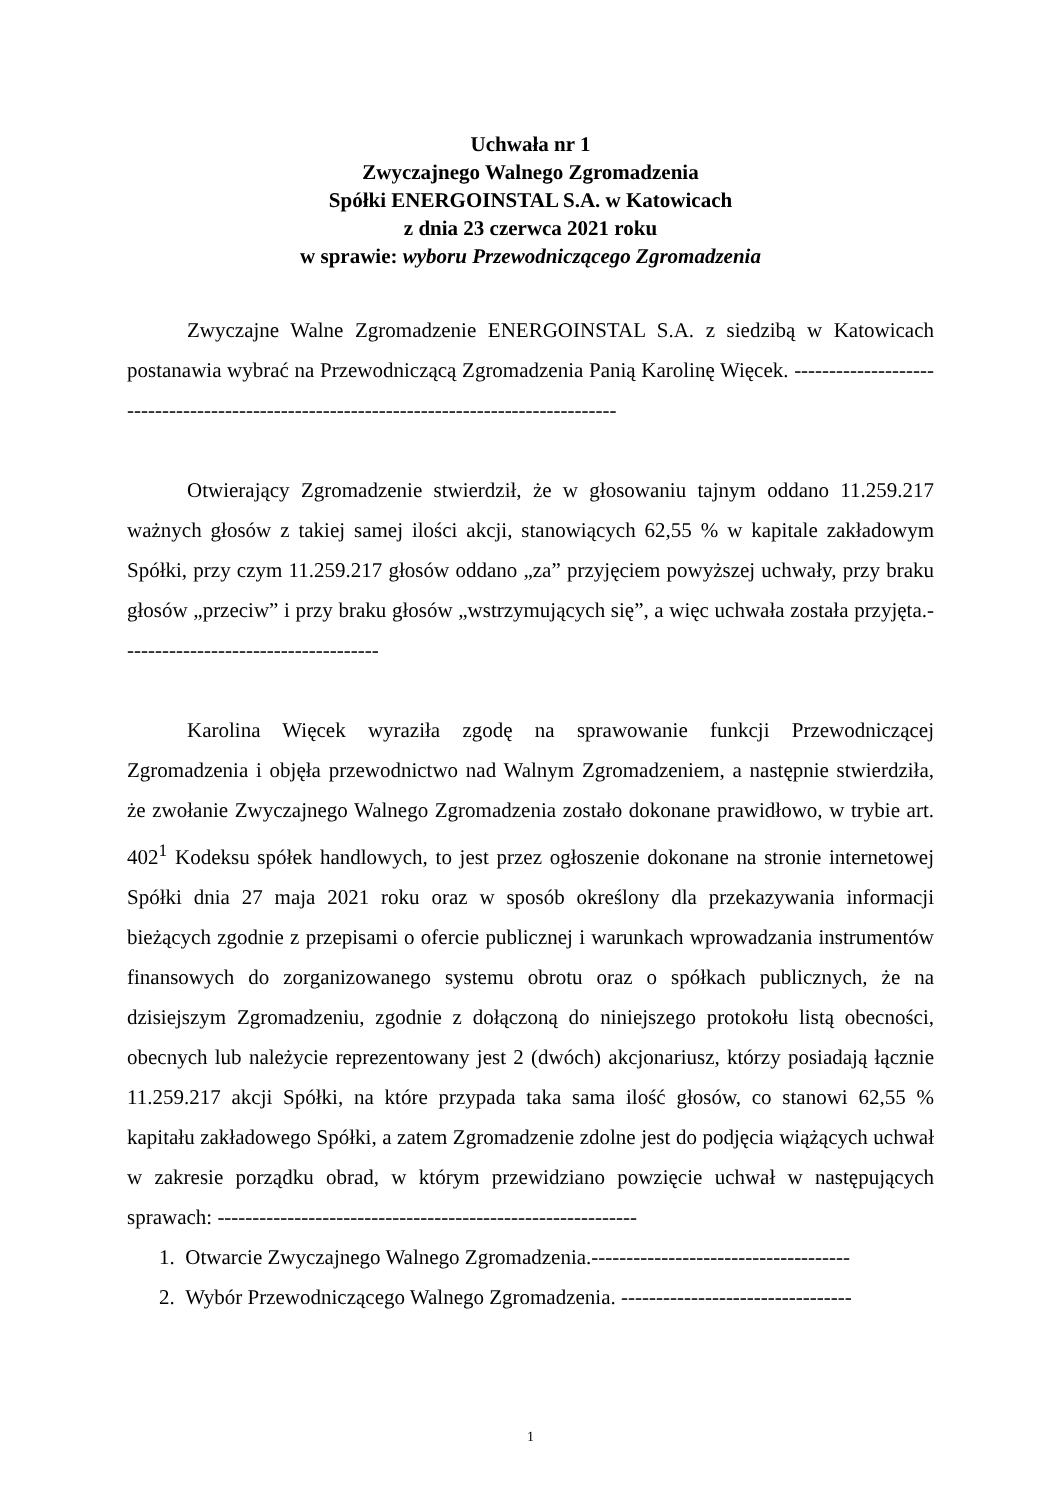Uchwała nr 1
Zwyczajnego Walnego Zgromadzenia
Spółki ENERGOINSTAL S.A. w Katowicach
z dnia 23 czerwca 2021 roku
w sprawie: wyboru Przewodniczącego Zgromadzenia
Zwyczajne Walne Zgromadzenie ENERGOINSTAL S.A. z siedzibą w Katowicach postanawia wybrać na Przewodniczącą Zgromadzenia Panią Karolinę Więcek. ------------------------------------------------------------------------------------------
Otwierający Zgromadzenie stwierdził, że w głosowaniu tajnym oddano 11.259.217 ważnych głosów z takiej samej ilości akcji, stanowiących 62,55 % w kapitale zakładowym Spółki, przy czym 11.259.217 głosów oddano „za” przyjęciem powyższej uchwały, przy braku głosów „przeciw” i przy braku głosów „wstrzymujących się”, a więc uchwała została przyjęta.-------------------------------------
Karolina Więcek wyraziła zgodę na sprawowanie funkcji Przewodniczącej Zgromadzenia i objęła przewodnictwo nad Walnym Zgromadzeniem, a następnie stwierdziła, że zwołanie Zwyczajnego Walnego Zgromadzenia zostało dokonane prawidłowo, w trybie art. 402<sup>1</sup> Kodeksu spółek handlowych, to jest przez ogłoszenie dokonane na stronie internetowej Spółki dnia 27 maja 2021 roku oraz w sposób określony dla przekazywania informacji bieżących zgodnie z przepisami o ofercie publicznej i warunkach wprowadzania instrumentów finansowych do zorganizowanego systemu obrotu oraz o spółkach publicznych, że na dzisiejszym Zgromadzeniu, zgodnie z dołączoną do niniejszego protokołu listą obecności, obecnych lub należycie reprezentowany jest 2 (dwóch) akcjonariusz, którzy posiadają łącznie 11.259.217 akcji Spółki, na które przypada taka sama ilość głosów, co stanowi 62,55 % kapitału zakładowego Spółki, a zatem Zgromadzenie zdolne jest do podjęcia wiążących uchwał w zakresie porządku obrad, w którym przewidziano powzięcie uchwał w następujących sprawach: ------------------------------------------------------------
1. Otwarcie Zwyczajnego Walnego Zgromadzenia.-------------------------------------
2. Wybór Przewodniczącego Walnego Zgromadzenia. ---------------------------------
1